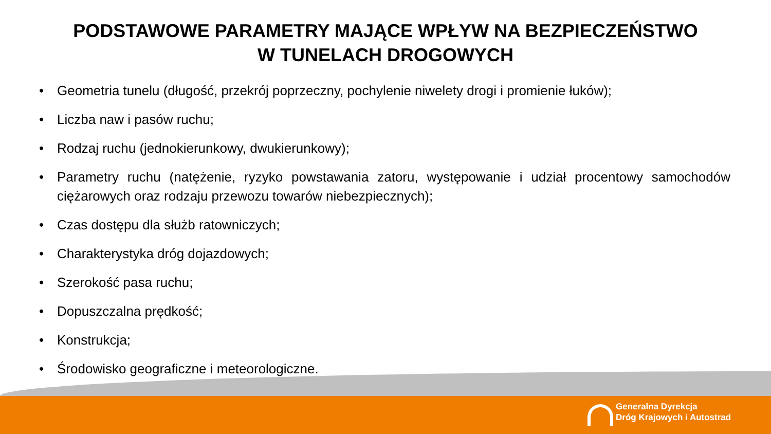PODSTAWOWE PARAMETRY MAJĄCE WPŁYW NA BEZPIECZEŃSTWO
W TUNELACH DROGOWYCH
• Geometria tunelu (długość, przekrój poprzeczny, pochylenie niwelety drogi i promienie łuków);
• Liczba naw i pasów ruchu;
• Rodzaj ruchu (jednokierunkowy, dwukierunkowy);
• Parametry ruchu (natężenie, ryzyko powstawania zatoru, występowanie i udział procentowy samochodów ciężarowych oraz rodzaju przewozu towarów niebezpiecznych);
• Czas dostępu dla służb ratowniczych;
• Charakterystyka dróg dojazdowych;
• Szerokość pasa ruchu;
• Dopuszczalna prędkość;
• Konstrukcja;
• Środowisko geograficzne i meteorologiczne.
Generalna Dyrekcja
Dróg Krajowych i Autostrad